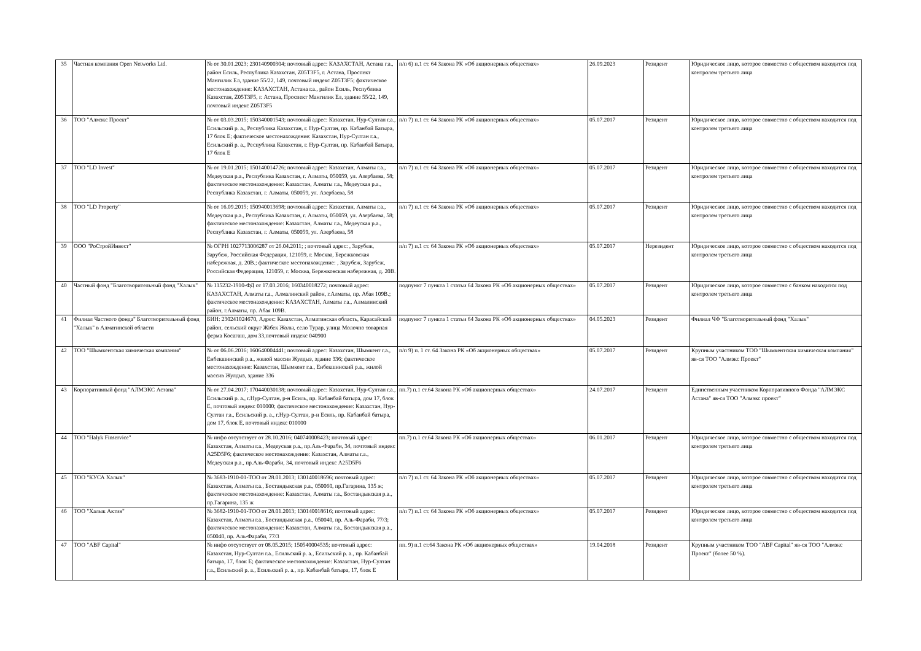| 35 | Частная компания Open Networks Ltd. | № от 30.01.2023; 230140900304; почтовый адрес: КАЗАХСТАН, Астана г.а., район Есиль, Республика Казахстан, Z05T3F5, г. Астана, Проспект Мангилик Ел, здание 55/22, 149, почтовый индекс Z05T3F5; фактическое местонахождение: КАЗАХСТАН, Астана г.а., район Есиль, Республика Казахстан, Z05T3F5, г. Астана, Проспект Мангилик Ел, здание 55/22, 149, почтовый индекс Z05T3F5 | п/п 6) п.1 ст. 64 Закона РК «Об акционерных обществах» | 26.09.2023 | Резидент | Юридическое лицо, которое совместно с обществом находится под контролем третьего лица |
| 36 | ТОО "Алмэкс Проект" | № от 03.03.2015; 150340001543; почтовый адрес: Казахстан, Нур-Султан г.а., Есильский р. а., Республика Казахстан, г. Нур-Султан, пр. Кабанбай Батыра, 17 блок Е; фактическое местонахождение: Казахстан, Нур-Султан г.а., Есильский р. а., Республика Казахстан, г. Нур-Султан, пр. Кабанбай Батыра, 17 блок Е | п/п 7) п.1 ст. 64 Закона РК «Об акционерных обществах» | 05.07.2017 | Резидент | Юридическое лицо, которое совместно с обществом находится под контролем третьего лица |
| 37 | ТОО "LD Invest" | № от 19.01.2015; 150140014726; почтовый адрес: Казахстан, Алматы г.а., Медеуская р.а., Республика Казахстан, г. Алматы, 050059, ул. Азербаева, 58; фактическое местонахождение: Казахстан, Алматы г.а., Медеуская р.а., Республика Казахстан, г. Алматы, 050059, ул. Азербаева, 58 | п/п 7) п.1 ст. 64 Закона РК «Об акционерных обществах» | 05.07.2017 | Резидент | Юридическое лицо, которое совместно с обществом находится под контролем третьего лица |
| 38 | ТОО "LD Property" | № от 16.09.2015; 150940013698; почтовый адрес: Казахстан, Алматы г.а., Медеуская р.а., Республика Казахстан, г. Алматы, 050059, ул. Азербаева, 58; фактическое местонахождение: Казахстан, Алматы г.а., Медеуская р.а., Республика Казахстан, г. Алматы, 050059, ул. Азербаева, 58 | п/п 7) п.1 ст. 64 Закона РК «Об акционерных обществах» | 05.07.2017 | Резидент | Юридическое лицо, которое совместно с обществом находится под контролем третьего лица |
| 39 | ООО "РоСтройИнвест" | № ОГРН 1027713006287 от 26.04.2011; ; почтовый адрес: , Зарубеж, Зарубеж, Российская Федерация, 121059, г. Москва, Бережковская набережная, д. 20В.; фактическое местонахождение: , Зарубеж, Зарубеж, Российская Федерация, 121059, г. Москва, Бережковская набережная, д. 20В. | п/п 7) п.1 ст. 64 Закона РК «Об акционерных обществах» | 05.07.2017 | Нерезидент | Юридическое лицо, которое совместно с обществом находится под контролем третьего лица |
| 40 | Частный фонд "Благотворительный фонд "Халык" | № 115232-1910-ФД от 17.03.2016; 160340018272; почтовый адрес: КАЗАХСТАН, Алматы г.а., Алмалинский район, г.Алматы, пр. Абая 109В.; фактическое местонахождение: КАЗАХСТАН, Алматы г.а., Алмалинский район, г.Алматы, пр. Абая 109В. | подпункт 7 пункта 1 статьи 64 Закона РК «Об акционерных обществах» | 05.07.2017 | Резидент | Юридическое лицо, которое совместно с банком находится под контролем третьего лица |
| 41 | Филиал Частного фонда" Благотворительный фонд "Халык" в Алматинской области | БИН: 230241024670, Адрес: Казахстан, Алматинская область, Карасайский район, сельский округ Жібек Жолы, село Турар, улица Молочно товарная ферма Косагаш, дом 33,почтовый индекс 040900 | подпункт 7 пункта 1 статьи 64 Закона РК «Об акционерных обществах» | 04.05.2023 | Резидент | Филиал ЧФ "Благотворительный фонд "Халык" |
| 42 | ТОО "Шымкентская химическая компания" | № от 06.06.2016; 160640004441; почтовый адрес: Казахстан, Шымкент г.а., Енбекшинский р.а., жилой массив Жулдыз, здание 336; фактическое местонахождение: Казахстан, Шымкент г.а., Енбекшинский р.а., жилой массив Жулдыз, здание 336 | п/п 9) п. 1 ст. 64 Закона РК «Об акционерных обществах» | 05.07.2017 | Резидент | Крупным участником ТОО "Шымкентская химическая компания" яв-ся ТОО "Алмэкс Проект" |
| 43 | Корпоративный фонд "АЛМЭКС Астана" | № от 27.04.2017; 170440030138; почтовый адрес: Казахстан, Нур-Султан г.а., Есильский р. а., г.Нур-Султан, р-н Есиль, пр. Кабанбай батыра, дом 17, блок Е, почтовый индекс 010000; фактическое местонахождение: Казахстан, Нур-Султан г.а., Есильский р. а., г.Нур-Султан, р-н Есиль, пр. Кабанбай батыра, дом 17, блок Е, почтовый индекс 010000 | пп.7) п.1 ст.64 Закона РК «Об акционерных обществах» | 24.07.2017 | Резидент | Единственным участником Корпоративного Фонда "АЛМЭКС Астана" яв-ся ТОО "Алмэкс проект" |
| 44 | ТОО "Halyk Finservice" | № инфо отсутствует от 28.10.2016; 040740008423; почтовый адрес: Казахстан, Алматы г.а., Медеуская р.а., пр.Аль-Фараби, 34, почтовый индекс A25D5F6; фактическое местонахождение: Казахстан, Алматы г.а., Медеуская р.а., пр.Аль-Фараби, 34, почтовый индекс A25D5F6 | пп.7) п.1 ст.64 Закона РК «Об акционерных обществах» | 06.01.2017 | Резидент | Юридическое лицо, которое совместно с обществом находится под контролем третьего лица |
| 45 | ТОО "КУСА Халык" | № 3683-1910-01-ТОО от 28.01.2013; 130140018696; почтовый адрес: Казахстан, Алматы г.а., Бостандыкская р.а., 050060, пр.Гагарина, 135 ж; фактическое местонахождение: Казахстан, Алматы г.а., Бостандыкская р.а., пр.Гагарина, 135 ж | п/п 7) п.1 ст. 64 Закона РК «Об акционерных обществах» | 05.07.2017 | Резидент | Юридическое лицо, которое совместно с обществом находится под контролем третьего лица |
| 46 | ТОО "Халык Актив" | № 3682-1910-01-ТОО от 28.01.2013; 130140018616; почтовый адрес: Казахстан, Алматы г.а., Бостандыкская р.а., 050040, пр. Аль-Фараби, 77/3; фактическое местонахождение: Казахстан, Алматы г.а., Бостандыкская р.а., 050040, пр. Аль-Фараби, 77/3 | п/п 7) п.1 ст. 64 Закона РК «Об акционерных обществах» | 05.07.2017 | Резидент | Юридическое лицо, которое совместно с обществом находится под контролем третьего лица |
| 47 | ТОО "ABF Capital" | № инфо отсутствует от 08.05.2015; 150540004535; почтовый адрес: Казахстан, Нур-Султан г.а., Есильский р. а., Есильский р. а., пр. Кабанбай батыра, 17, блок Е; фактическое местонахождение: Казахстан, Нур-Султан г.а., Есильский р. а., Есильский р. а., пр. Кабанбай батыра, 17, блок Е | пп. 9) п.1 ст.64 Закона РК «Об акционерных обществах» | 19.04.2018 | Резидент | Крупным участником ТОО "ABF Capital" яв-ся ТОО "Алмэкс Проект" (более 50 %). |